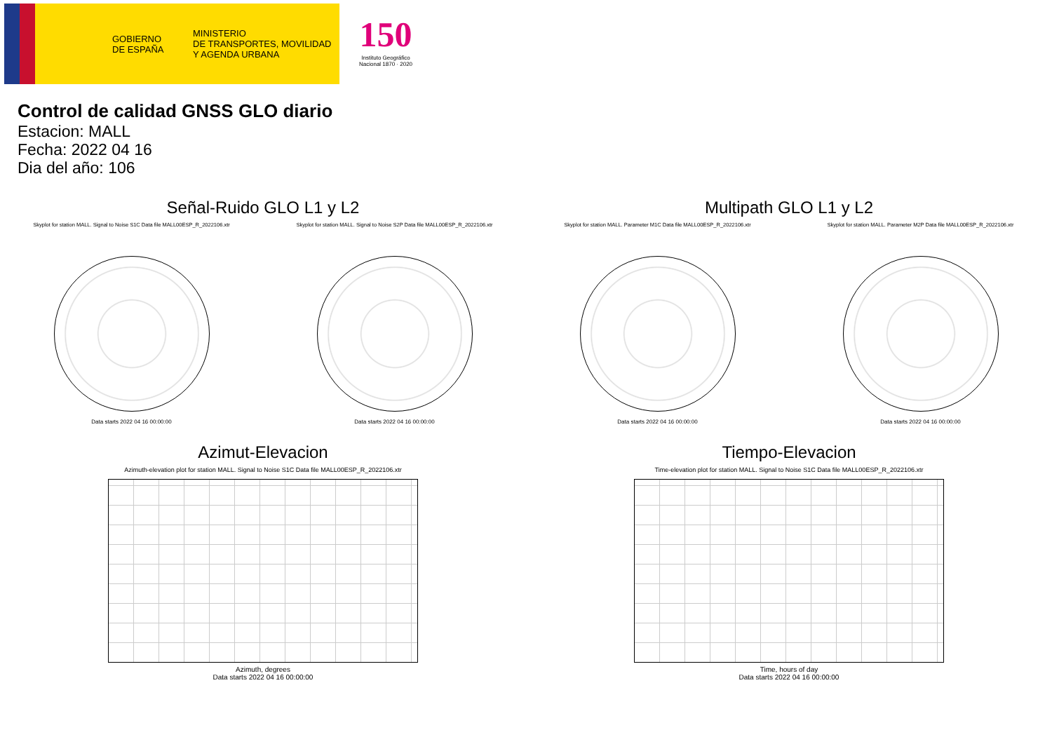GOBIERNO
DE ESPAÑA
MINISTERIO
DE TRANSPORTES, MOVILIDAD
Y AGENDA URBANA
150
Instituto Geográfico
Nacional 1870 · 2020
Control de calidad GNSS GLO diario
Estacion: MALL
Fecha: 2022 04 16
Dia del año: 106
Señal-Ruido GLO L1 y L2
Skyplot for station MALL. Signal to Noise S1C Data file MALL00ESP_R_2022106.xtr
Data starts 2022 04 16 00:00:00
Skyplot for station MALL. Signal to Noise S2P Data file MALL00ESP_R_2022106.xtr
Data starts 2022 04 16 00:00:00
Multipath GLO L1 y L2
Skyplot for station MALL. Parameter M1C Data file MALL00ESP_R_2022106.xtr
Data starts 2022 04 16 00:00:00
Skyplot for station MALL. Parameter M2P Data file MALL00ESP_R_2022106.xtr
Data starts 2022 04 16 00:00:00
Azimut-Elevacion
Azimuth-elevation plot for station MALL. Signal to Noise S1C Data file MALL00ESP_R_2022106.xtr
Azimuth, degrees
Data starts 2022 04 16 00:00:00
Tiempo-Elevacion
Time-elevation plot for station MALL. Signal to Noise S1C Data file MALL00ESP_R_2022106.xtr
Time, hours of day
Data starts 2022 04 16 00:00:00